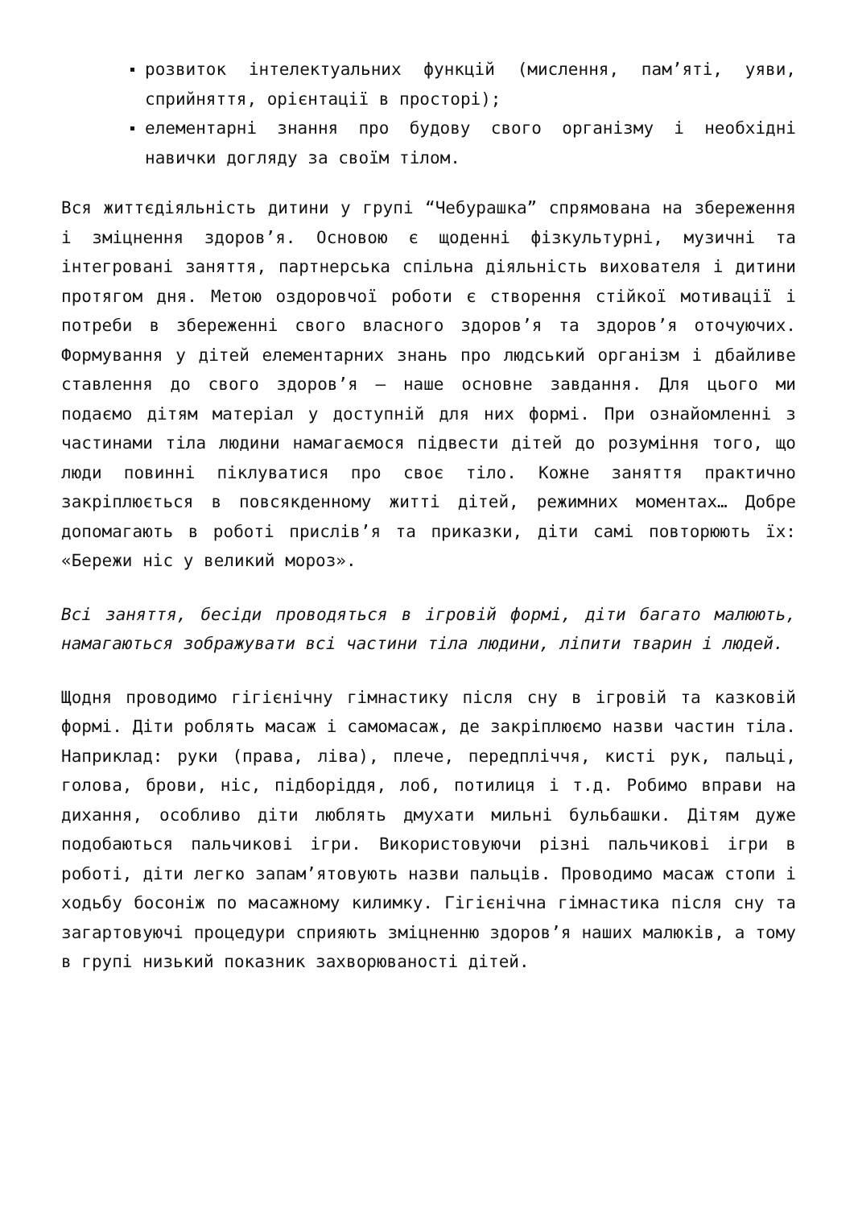розвиток інтелектуальних функцій (мислення, пам’яті, уяви, сприйняття, орієнтації в просторі);
елементарні знання про будову свого організму і необхідні навички догляду за своїм тілом.
Вся життєдіяльність дитини у групі “Чебурашка” спрямована на збереження і зміцнення здоров’я. Основою є щоденні фізкультурні, музичні та інтегровані заняття, партнерська спільна діяльність вихователя і дитини протягом дня. Метою оздоровчої роботи є створення стійкої мотивації і потреби в збереженні свого власного здоров’я та здоров’я оточуючих. Формування у дітей елементарних знань про людський організм і дбайливе ставлення до свого здоров’я – наше основне завдання. Для цього ми подаємо дітям матеріал у доступній для них формі. При ознайомленні з частинами тіла людини намагаємося підвести дітей до розуміння того, що люди повинні піклуватися про своє тіло. Кожне заняття практично закріплюється в повсякденному житті дітей, режимних моментах… Добре допомагають в роботі прислів’я та приказки, діти самі повторюють їх: «Бережи ніс у великий мороз».
Всі заняття, бесіди проводяться в ігровій формі, діти багато малюють, намагаються зображувати всі частини тіла людини, ліпити тварин і людей.
Щодня проводимо гігієнічну гімнастику після сну в ігровій та казковій формі. Діти роблять масаж і самомасаж, де закріплюємо назви частин тіла. Наприклад: руки (права, ліва), плече, передпліччя, кисті рук, пальці, голова, брови, ніс, підборіддя, лоб, потилиця і т.д. Робимо вправи на дихання, особливо діти люблять дмухати мильні бульбашки. Дітям дуже подобаються пальчикові ігри. Використовуючи різні пальчикові ігри в роботі, діти легко запам’ятовують назви пальців. Проводимо масаж стопи і ходьбу босоніж по масажному килимку. Гігієнічна гімнастика після сну та загартовуючі процедури сприяють зміцненню здоров’я наших малюків, а тому в групі низький показник захворюваності дітей.